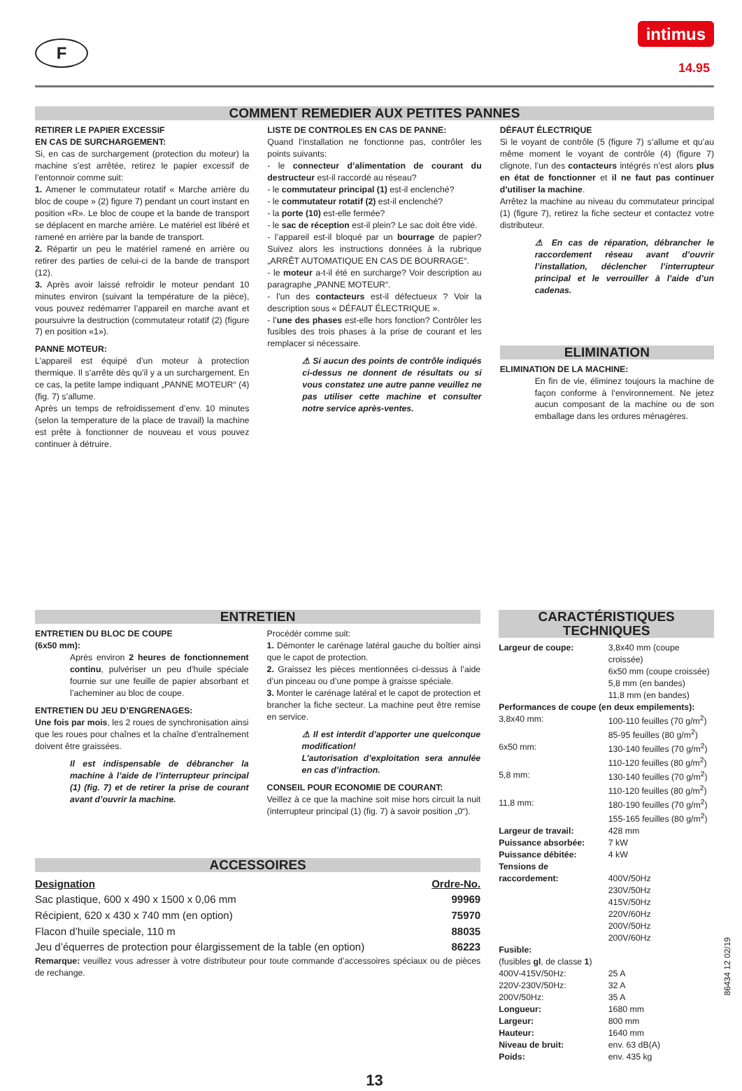F
intimus
14.95
COMMENT REMEDIER AUX PETITES PANNES
RETIRER LE PAPIER EXCESSIF
EN CAS DE SURCHARGEMENT:
Si, en cas de surchargement (protection du moteur) la machine s’est arrêtée, retirez le papier excessif de l’entonnoir comme suit:
1. Amener le commutateur rotatif « Marche arrière du bloc de coupe » (2) figure 7) pendant un court instant en position «R». Le bloc de coupe et la bande de transport se déplacent en marche arrière. Le matériel est libéré et ramené en arrière par la bande de transport.
2. Répartir un peu le matériel ramené en arrière ou retirer des parties de celui-ci de la bande de transport (12).
3. Après avoir laissé refroidir le moteur pendant 10 minutes environ (suivant la température de la pièce), vous pouvez redémarrer l’appareil en marche avant et poursuivre la destruction (commutateur rotatif (2) (figure 7) en position «1»).
PANNE MOTEUR:
L’appareil est équipé d’un moteur à protection thermique. Il s’arrête dès qu’il y a un surchargement. En ce cas, la petite lampe indiquant „PANNE MOTEUR“ (4) (fig. 7) s’allume.
Après un temps de refroidissement d’env. 10 minutes (selon la temperature de la place de travail) la machine est prête à fonctionner de nouveau et vous pouvez continuer à détruire.
LISTE DE CONTROLES EN CAS DE PANNE:
Quand l’installation ne fonctionne pas, contrôler les points suivants:
- le connecteur d’alimentation de courant du destructeur est-il raccordé au réseau?
- le commutateur principal (1) est-il enclenché?
- le commutateur rotatif (2) est-il enclenché?
- la porte (10) est-elle fermée?
- le sac de réception est-il plein? Le sac doit être vidé.
- l’appareil est-il bloqué par un bourrage de papier? Suivez alors les instructions données à la rubrique „ARRÊT AUTOMATIQUE EN CAS DE BOURRAGE“.
- le moteur a-t-il été en surcharge? Voir description au paragraphe „PANNE MOTEUR“.
- l’un des contacteurs est-il défectueux ? Voir la description sous « DÉFAUT ÉLECTRIQUE ».
- l’une des phases est-elle hors fonction? Contrôler les fusibles des trois phases à la prise de courant et les remplacer si nécessaire.
⚠ Si aucun des points de contrôle indiqués ci-dessus ne donnent de résultats ou si vous constatez une autre panne veuillez ne pas utiliser cette machine et consulter notre service après-ventes.
DÉFAUT ÉLECTRIQUE
Si le voyant de contrôle (5 (figure 7) s’allume et qu’au même moment le voyant de contrôle (4) (figure 7) clignote, l’un des contacteurs intégrés n’est alors plus en état de fonctionner et il ne faut pas continuer d’utiliser la machine.
Arrêtez la machine au niveau du commutateur principal (1) (figure 7), retirez la fiche secteur et contactez votre distributeur.
⚠ En cas de réparation, débrancher le raccordement réseau avant d’ouvrir l’installation, déclencher l’interrupteur principal et le verrouiller à l’aide d’un cadenas.
ELIMINATION
ELIMINATION DE LA MACHINE:
En fin de vie, éliminez toujours la machine de façon conforme à l‘environnement. Ne jetez aucun composant de la machine ou de son emballage dans les ordures ménagères.
ENTRETIEN
ENTRETIEN DU BLOC DE COUPE
(6x50 mm):
Après environ 2 heures de fonctionnement continu, pulvériser un peu d’huile spéciale fournie sur une feuille de papier absorbant et l’acheminer au bloc de coupe.
ENTRETIEN DU JEU D’ENGRENAGES:
Une fois par mois, les 2 roues de synchronisation ainsi que les roues pour chaînes et la chaîne d’entraînement doivent être graissées.
Il est indispensable de débrancher la machine à l’aide de l’interrupteur principal (1) (fig. 7) et de retirer la prise de courant avant d’ouvrir la machine.
Procédér comme suit:
1. Démonter le carénage latéral gauche du boîtier ainsi que le capot de protection.
2. Graissez les pièces mentionnées ci-dessus à l’aide d’un pinceau ou d’une pompe à graisse spéciale.
3. Monter le carénage latéral et le capot de protection et brancher la fiche secteur. La machine peut être remise en service.
⚠ Il est interdit d’apporter une quelconque modification!
L’autorisation d’exploitation sera annulée en cas d’infraction.
CONSEIL POUR ECONOMIE DE COURANT:
Veillez à ce que la machine soit mise hors circuit la nuit (interrupteur principal (1) (fig. 7) à savoir position „0“).
ACCESSOIRES
| Designation | Ordre-No. |
| Sac plastique, 600 x 490 x 1500 x 0,06 mm | 99969 |
| Récipient, 620 x 430 x 740 mm (en option) | 75970 |
| Flacon d’huile speciale, 110 m | 88035 |
| Jeu d’équerres de protection pour élargissement de la table (en option) | 86223 |
Remarque: veuillez vous adresser à votre distributeur pour toute commande d’accessoires spéciaux ou de pièces de rechange.
CARACTÉRISTIQUES TECHNIQUES
| Largeur de coupe: | 3,8x40 mm (coupe croissée) 6x50 mm (coupe croissée) 5,8 mm (en bandes) 11,8 mm (en bandes) |
| Performances de coupe (en deux empilements): | |
| 3,8x40 mm: | 100-110 feuilles (70 g/m<sup>2</sup>) 85-95 feuilles (80 g/m<sup>2</sup>) |
| 6x50 mm: | 130-140 feuilles (70 g/m<sup>2</sup>) 110-120 feuilles (80 g/m<sup>2</sup>) |
| 5,8 mm: | 130-140 feuilles (70 g/m<sup>2</sup>) 110-120 feuilles (80 g/m<sup>2</sup>) |
| 11,8 mm: | 180-190 feuilles (70 g/m<sup>2</sup>) 155-165 feuilles (80 g/m<sup>2</sup>) |
| Largeur de travail: | 428 mm |
| Puissance absorbée: | 7 kW |
| Puissance débitée: | 4 kW |
| Tensions de raccordement: | 400V/50Hz 230V/50Hz 415V/50Hz 220V/60Hz 200V/50Hz 200V/60Hz |
| Fusible: (fusibles gl , de classe 1 ) | |
| 400V-415V/50Hz: | 25 A |
| 220V-230V/50Hz: | 32 A |
| 200V/50Hz: | 35 A |
| Longueur: | 1680 mm |
| Largeur: | 800 mm |
| Hauteur: | 1640 mm |
| Niveau de bruit: | env. 63 dB(A) |
| Poids: | env. 435 kg |
13
86434 12 02/19